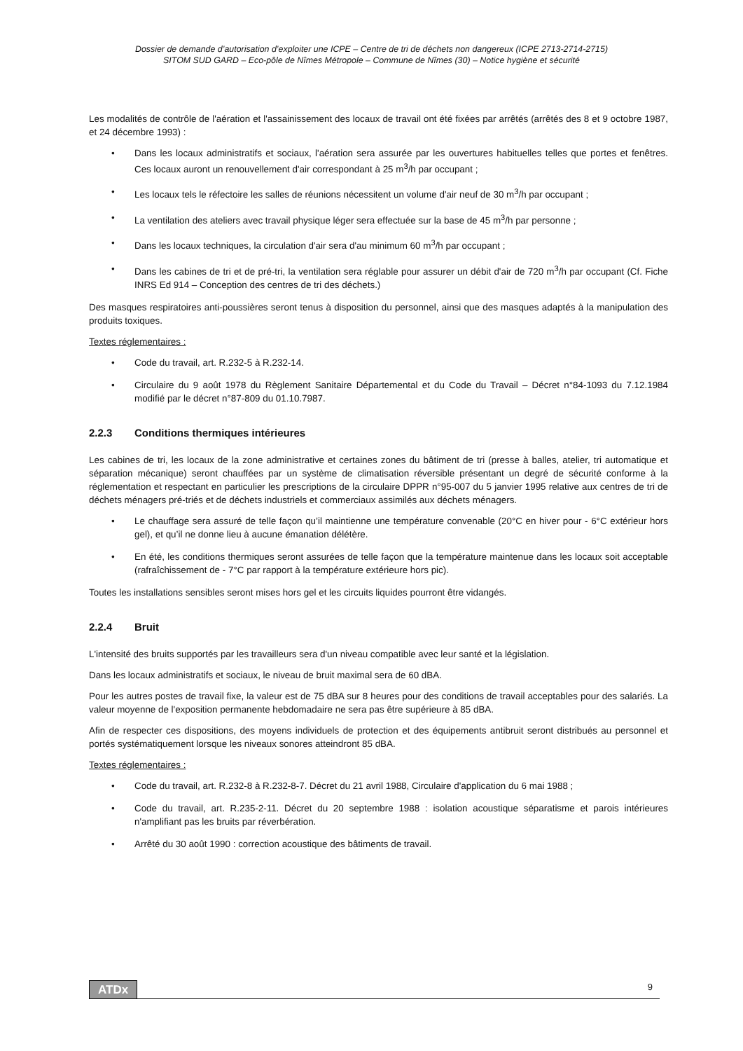Dossier de demande d’autorisation d’exploiter une ICPE – Centre de tri de déchets non dangereux (ICPE 2713-2714-2715)
SITOM SUD GARD – Eco-pôle de Nîmes Métropole – Commune de Nîmes (30) – Notice hygiène et sécurité
Les modalités de contrôle de l'aération et l'assainissement des locaux de travail ont été fixées par arrêtés (arrêtés des 8 et 9 octobre 1987, et 24 décembre 1993) :
• Dans les locaux administratifs et sociaux, l'aération sera assurée par les ouvertures habituelles telles que portes et fenêtres. Ces locaux auront un renouvellement d'air correspondant à 25 m<sup>3</sup>/h par occupant ;
• Les locaux tels le réfectoire les salles de réunions nécessitent un volume d'air neuf de 30 m<sup>3</sup>/h par occupant ;
• La ventilation des ateliers avec travail physique léger sera effectuée sur la base de 45 m<sup>3</sup>/h par personne ;
• Dans les locaux techniques, la circulation d'air sera d'au minimum 60 m<sup>3</sup>/h par occupant ;
• Dans les cabines de tri et de pré-tri, la ventilation sera réglable pour assurer un débit d'air de 720 m<sup>3</sup>/h par occupant (Cf. Fiche INRS Ed 914 – Conception des centres de tri des déchets.)
Des masques respiratoires anti-poussières seront tenus à disposition du personnel, ainsi que des masques adaptés à la manipulation des produits toxiques.
Textes réglementaires :
• Code du travail, art. R.232-5 à R.232-14.
• Circulaire du 9 août 1978 du Règlement Sanitaire Départemental et du Code du Travail – Décret n°84-1093 du 7.12.1984 modifié par le décret n°87-809 du 01.10.7987.
2.2.3 Conditions thermiques intérieures
Les cabines de tri, les locaux de la zone administrative et certaines zones du bâtiment de tri (presse à balles, atelier, tri automatique et séparation mécanique) seront chauffées par un système de climatisation réversible présentant un degré de sécurité conforme à la réglementation et respectant en particulier les prescriptions de la circulaire DPPR n°95-007 du 5 janvier 1995 relative aux centres de tri de déchets ménagers pré-triés et de déchets industriels et commerciaux assimilés aux déchets ménagers.
• Le chauffage sera assuré de telle façon qu’il maintienne une température convenable (20°C en hiver pour - 6°C extérieur hors gel), et qu’il ne donne lieu à aucune émanation délétère.
• En été, les conditions thermiques seront assurées de telle façon que la température maintenue dans les locaux soit acceptable (rafraîchissement de - 7°C par rapport à la température extérieure hors pic).
Toutes les installations sensibles seront mises hors gel et les circuits liquides pourront être vidangés.
2.2.4 Bruit
L'intensité des bruits supportés par les travailleurs sera d'un niveau compatible avec leur santé et la législation.
Dans les locaux administratifs et sociaux, le niveau de bruit maximal sera de 60 dBA.
Pour les autres postes de travail fixe, la valeur est de 75 dBA sur 8 heures pour des conditions de travail acceptables pour des salariés. La valeur moyenne de l'exposition permanente hebdomadaire ne sera pas être supérieure à 85 dBA.
Afin de respecter ces dispositions, des moyens individuels de protection et des équipements antibruit seront distribués au personnel et portés systématiquement lorsque les niveaux sonores atteindront 85 dBA.
Textes réglementaires :
• Code du travail, art. R.232-8 à R.232-8-7. Décret du 21 avril 1988, Circulaire d'application du 6 mai 1988 ;
• Code du travail, art. R.235-2-11. Décret du 20 septembre 1988 : isolation acoustique séparatisme et parois intérieures n'amplifiant pas les bruits par réverbération.
• Arrêté du 30 août 1990 : correction acoustique des bâtiments de travail.
ATDx 9